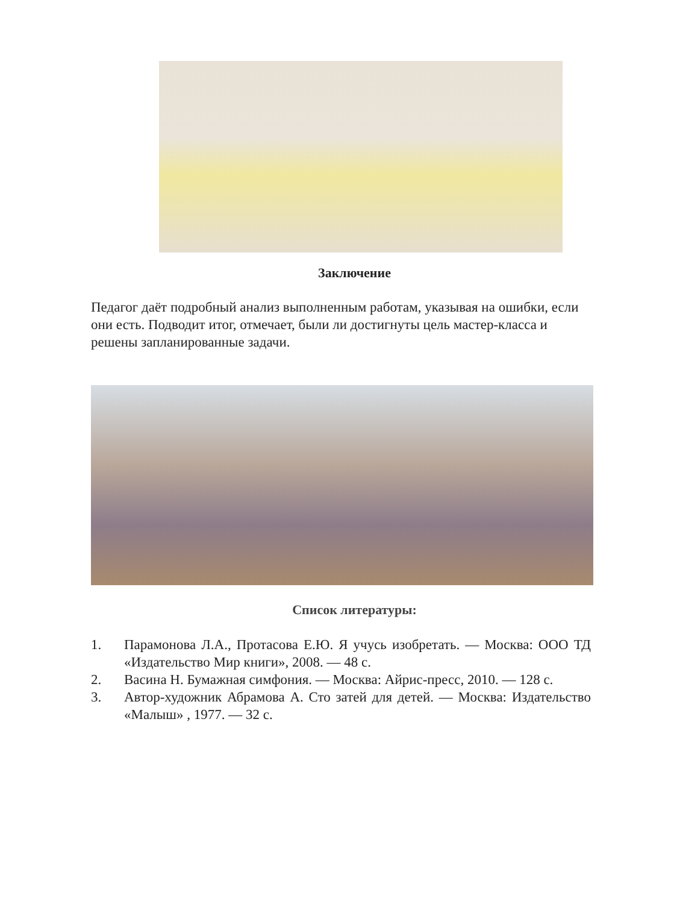Заключение
Педагог даёт подробный анализ выполненным работам, указывая на ошибки, если они есть. Подводит итог, отмечает, были ли достигнуты цель мастер-класса и решены запланированные задачи.
Список литературы:
1. Парамонова Л.А., Протасова Е.Ю. Я учусь изобретать. — Москва: ООО ТД «Издательство Мир книги», 2008. — 48 с.
2. Васина Н. Бумажная симфония. — Москва: Айрис-пресс, 2010. — 128 с.
3. Автор-художник Абрамова А. Сто затей для детей. — Москва: Издательство «Малыш» , 1977. — 32 с.